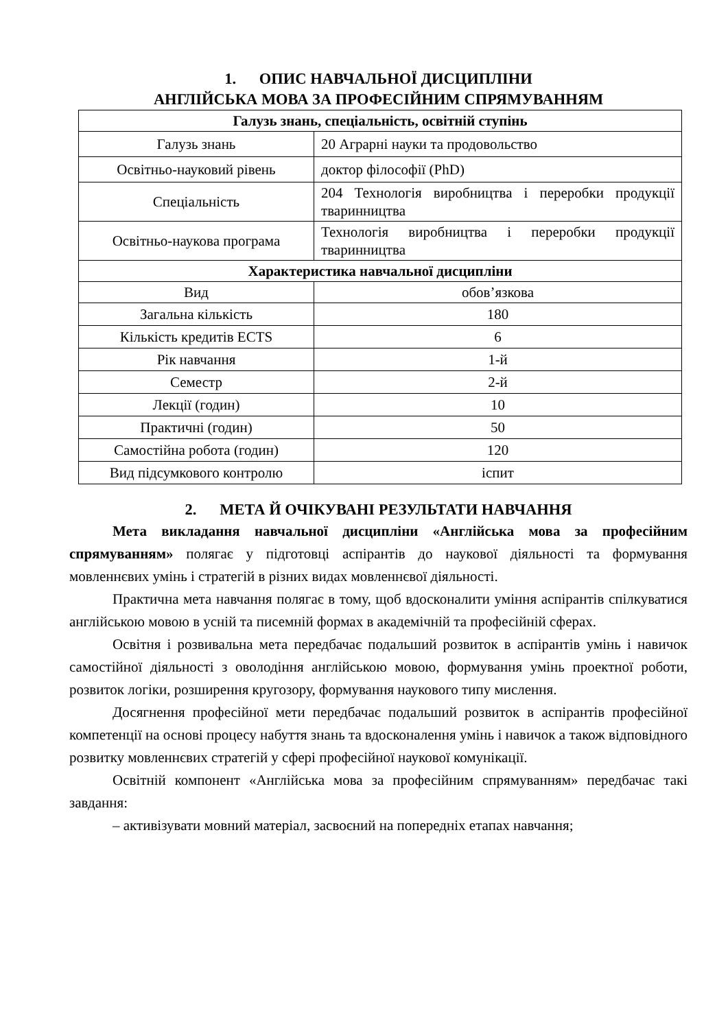1. ОПИС НАВЧАЛЬНОЇ ДИСЦИПЛІНИ
АНГЛІЙСЬКА МОВА ЗА ПРОФЕСІЙНИМ СПРЯМУВАННЯМ
| Галузь знань, спеціальність, освітній ступінь | |
| --- | --- |
| Галузь знань | 20 Аграрні науки та продовольство |
| Освітньо-науковий рівень | доктор філософії (PhD) |
| Спеціальність | 204 Технологія виробництва і переробки продукції тваринництва |
| Освітньо-наукова програма | Технологія виробництва і переробки продукції тваринництва |
| Характеристика навчальної дисципліни | |
| Вид | обов’язкова |
| Загальна кількість | 180 |
| Кількість кредитів ECTS | 6 |
| Рік навчання | 1-й |
| Семестр | 2-й |
| Лекції (годин) | 10 |
| Практичні (годин) | 50 |
| Самостійна робота (годин) | 120 |
| Вид підсумкового контролю | іспит |
2. МЕТА Й ОЧІКУВАНІ РЕЗУЛЬТАТИ НАВЧАННЯ
Мета викладання навчальної дисципліни «Англійська мова за професійним спрямуванням» полягає у підготовці аспірантів до наукової діяльності та формування мовленнєвих умінь і стратегій в різних видах мовленнєвої діяльності.
Практична мета навчання полягає в тому, щоб вдосконалити уміння аспірантів спілкуватися англійською мовою в усній та писемній формах в академічній та професійній сферах.
Освітня і розвивальна мета передбачає подальший розвиток в аспірантів умінь і навичок самостійної діяльності з оволодіння англійською мовою, формування умінь проектної роботи, розвиток логіки, розширення кругозору, формування наукового типу мислення.
Досягнення професійної мети передбачає подальший розвиток в аспірантів професійної компетенції на основі процесу набуття знань та вдосконалення умінь і навичок а також відповідного розвитку мовленнєвих стратегій у сфері професійної наукової комунікації.
Освітній компонент «Англійська мова за професійним спрямуванням» передбачає такі завдання:
– активізувати мовний матеріал, засвоєний на попередніх етапах навчання;